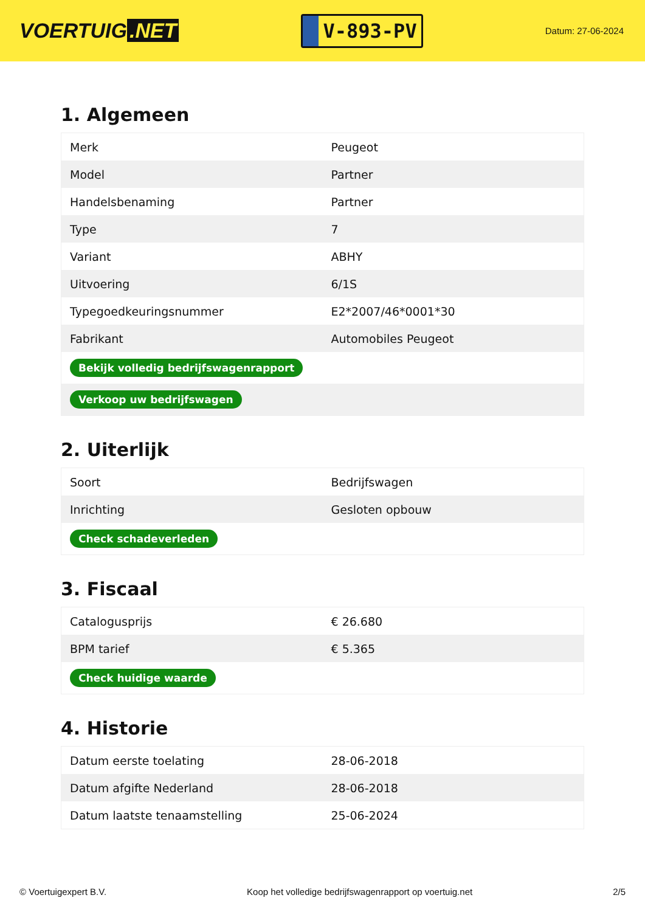VOERTUIG.NET
V-893-PV
Datum: 27-06-2024
1. Algemeen
| Merk | Peugeot |
| Model | Partner |
| Handelsbenaming | Partner |
| Type | 7 |
| Variant | ABHY |
| Uitvoering | 6/1S |
| Typegoedkeuringsnummer | E2*2007/46*0001*30 |
| Fabrikant | Automobiles Peugeot |
| Bekijk volledig bedrijfswagenrapport | |
| Verkoop uw bedrijfswagen | |
2. Uiterlijk
| Soort | Bedrijfswagen |
| Inrichting | Gesloten opbouw |
| Check schadeverleden | |
3. Fiscaal
| Catalogusprijs | € 26.680 |
| BPM tarief | € 5.365 |
| Check huidige waarde | |
4. Historie
| Datum eerste toelating | 28-06-2018 |
| Datum afgifte Nederland | 28-06-2018 |
| Datum laatste tenaamstelling | 25-06-2024 |
© Voertuigexpert B.V. Koop het volledige bedrijfswagenrapport op voertuig.net 2/5